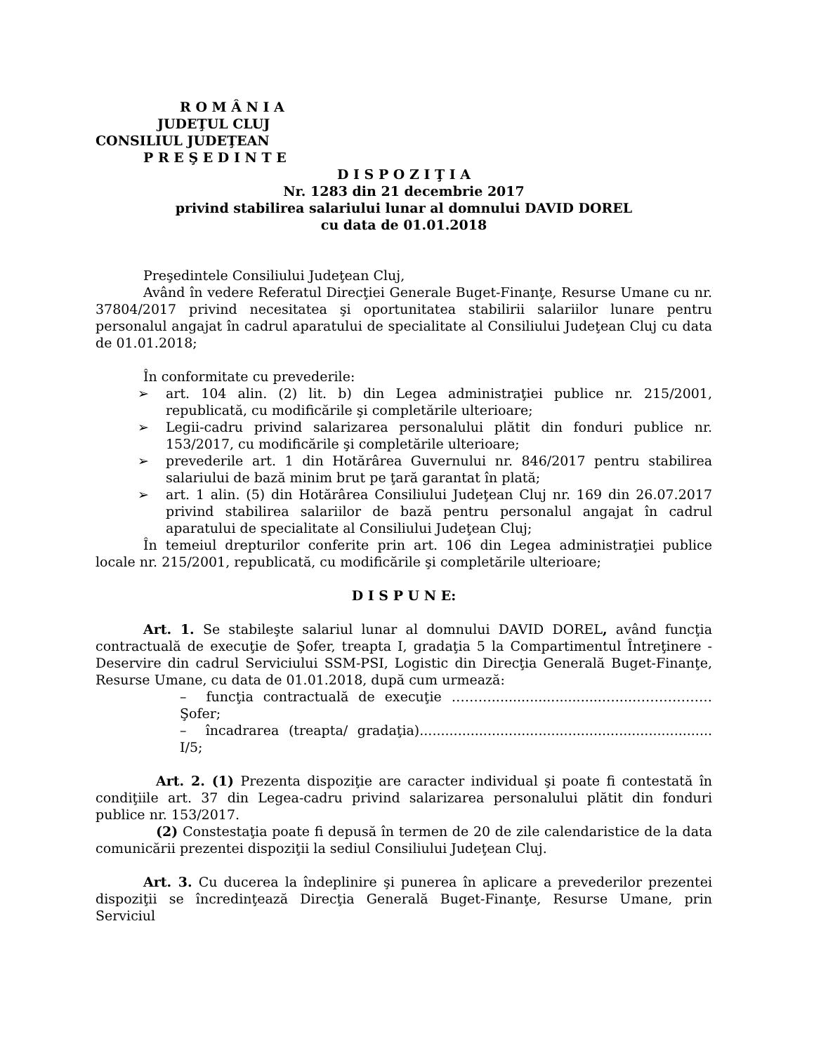R O M Â N I A
JUDEŢUL CLUJ
CONSILIUL JUDEŢEAN
P R E Ş E D I N T E
D I S P O Z I Ţ I A
Nr. 1283 din 21 decembrie 2017
privind stabilirea salariului lunar al domnului DAVID DOREL
cu data de 01.01.2018
Preşedintele Consiliului Judeţean Cluj,
Având în vedere Referatul Direcţiei Generale Buget-Finanţe, Resurse Umane cu nr. 37804/2017 privind necesitatea şi oportunitatea stabilirii salariilor lunare pentru personalul angajat în cadrul aparatului de specialitate al Consiliului Judeţean Cluj cu data de 01.01.2018;
În conformitate cu prevederile:
➢ art. 104 alin. (2) lit. b) din Legea administraţiei publice nr. 215/2001, republicată, cu modificările şi completările ulterioare;
➢ Legii-cadru privind salarizarea personalului plătit din fonduri publice nr. 153/2017, cu modificările şi completările ulterioare;
➢ prevederile art. 1 din Hotărârea Guvernului nr. 846/2017 pentru stabilirea salariului de bază minim brut pe ţară garantat în plată;
➢ art. 1 alin. (5) din Hotărârea Consiliului Judeţean Cluj nr. 169 din 26.07.2017 privind stabilirea salariilor de bază pentru personalul angajat în cadrul aparatului de specialitate al Consiliului Judeţean Cluj;
În temeiul drepturilor conferite prin art. 106 din Legea administraţiei publice locale nr. 215/2001, republicată, cu modificările şi completările ulterioare;
D I S P U N E:
Art. 1. Se stabileşte salariul lunar al domnului DAVID DOREL, având funcţia contractuală de execuţie de Şofer, treapta I, gradaţia 5 la Compartimentul Întreţinere - Deservire din cadrul Serviciului SSM-PSI, Logistic din Direcţia Generală Buget-Finanţe, Resurse Umane, cu data de 01.01.2018, după cum urmează:
– funcţia contractuală de execuţie ………..........................…....……………… Şofer;
– încadrarea (treapta/ gradaţia)..................................................................... I/5;
Art. 2. (1) Prezenta dispoziţie are caracter individual şi poate fi contestată în condiţiile art. 37 din Legea-cadru privind salarizarea personalului plătit din fonduri publice nr. 153/2017.
(2) Constestaţia poate fi depusă în termen de 20 de zile calendaristice de la data comunicării prezentei dispoziţii la sediul Consiliului Judeţean Cluj.
Art. 3. Cu ducerea la îndeplinire şi punerea în aplicare a prevederilor prezentei dispoziţii se încredinţează Direcţia Generală Buget-Finanţe, Resurse Umane, prin Serviciul